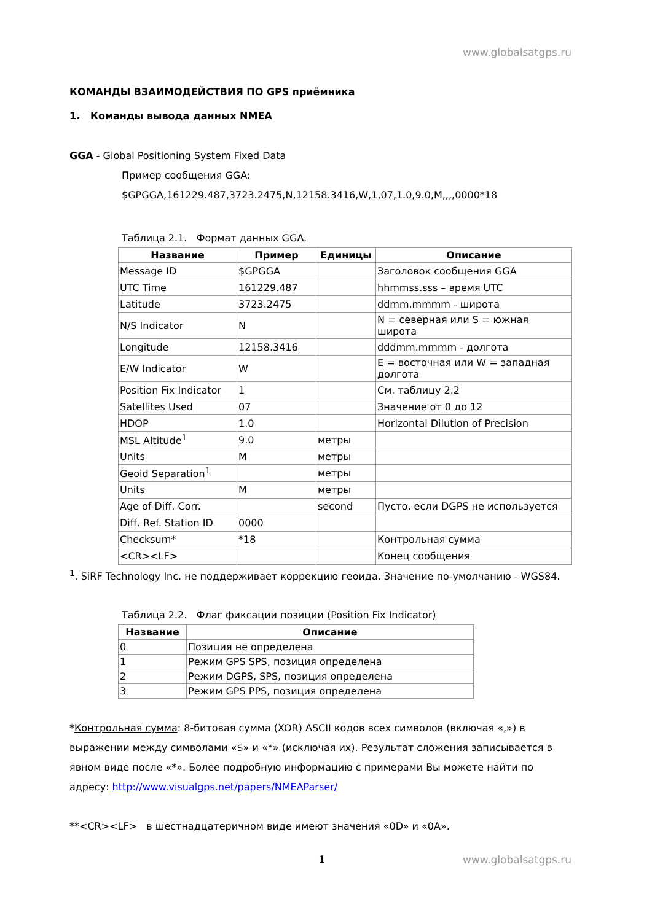www.globalsatgps.ru
КОМАНДЫ ВЗАИМОДЕЙСТВИЯ ПО GPS приёмника
1. Команды вывода данных NMEA
GGA - Global Positioning System Fixed Data
Пример сообщения GGA:
$GPGGA,161229.487,3723.2475,N,12158.3416,W,1,07,1.0,9.0,M,,,,0000*18
Таблица 2.1. Формат данных GGA.
| Название | Пример | Единицы | Описание |
| --- | --- | --- | --- |
| Message ID | $GPGGA | | Заголовок сообщения GGA |
| UTC Time | 161229.487 | | hhmmss.sss – время UTC |
| Latitude | 3723.2475 | | ddmm.mmmm - широта |
| N/S Indicator | N | | N = северная или S = южная широта |
| Longitude | 12158.3416 | | dddmm.mmmm - долгота |
| E/W Indicator | W | | E = восточная или W = западная долгота |
| Position Fix Indicator | 1 | | См. таблицу 2.2 |
| Satellites Used | 07 | | Значение от 0 до 12 |
| HDOP | 1.0 | | Horizontal Dilution of Precision |
| MSL Altitude<sup>1</sup> | 9.0 | метры | |
| Units | M | метры | |
| Geoid Separation<sup>1</sup> | | метры | |
| Units | M | метры | |
| Age of Diff. Corr. | | second | Пусто, если DGPS не используется |
| Diff. Ref. Station ID | 0000 | | |
| Checksum* | *18 | | Контрольная сумма |
| <CR><LF> | | | Конец сообщения |
<sup>1</sup>. SiRF Technology Inc. не поддерживает коррекцию геоида. Значение по-умолчанию - WGS84.
Таблица 2.2. Флаг фиксации позиции (Position Fix Indicator)
| Название | Описание |
| --- | --- |
| 0 | Позиция не определена |
| 1 | Режим GPS SPS, позиция определена |
| 2 | Режим DGPS, SPS, позиция определена |
| 3 | Режим GPS PPS, позиция определена |
*Контрольная сумма: 8-битовая сумма (XOR) ASCII кодов всех символов (включая «,») в выражении между символами «$» и «*» (исключая их). Результат сложения записывается в явном виде после «*». Более подробную информацию с примерами Вы можете найти по адресу: http://www.visualgps.net/papers/NMEAParser/
**<CR><LF> в шестнадцатеричном виде имеют значения «0D» и «0A».
1
www.globalsatgps.ru